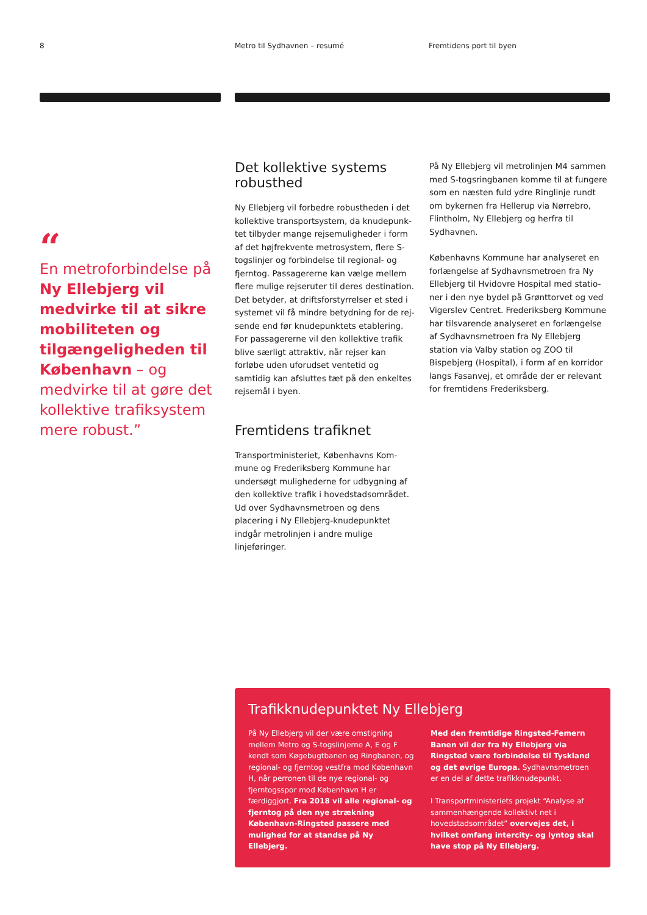8 Metro til Sydhavnen – resumé Fremtidens port til byen
“
En metroforbindelse på Ny Ellebjerg vil medvirke til at sikre mobiliteten og tilgængeligheden til København – og medvirke til at gøre det kollektive trafiksystem mere robust.”
Det kollektive systems robusthed
Ny Ellebjerg vil forbedre robustheden i det kollektive transportsystem, da knudepunk­tet tilbyder mange rejsemuligheder i form af det højfrekvente metrosystem, flere S-togslinjer og forbindelse til regional- og fjerntog. Passagererne kan vælge mellem flere mulige rejseruter til deres destination. Det betyder, at driftsforstyrrelser et sted i systemet vil få mindre betydning for de rej­sende end før knudepunktets etablering. For passagererne vil den kollektive trafik blive særligt attraktiv, når rejser kan forløbe uden uforudset ventetid og samtidig kan afsluttes tæt på den enkeltes rejsemål i byen.
Fremtidens trafiknet
Transportministeriet, Københavns Kom­mune og Frederiksberg Kommune har undersøgt mulighederne for udbygning af den kollektive trafik i hovedstadsområdet. Ud over Sydhavnsmetroen og dens placering i Ny Ellebjerg-knudepunktet indgår metro­linjen i andre mulige linjeføringer.
På Ny Ellebjerg vil metrolinjen M4 sammen med S-togsringbanen komme til at fungere som en næsten fuld ydre Ringlinje rundt om bykernen fra Hellerup via Nørrebro, Flint­holm, Ny Ellebjerg og herfra til Sydhavnen.
Københavns Kommune har analyseret en forlængelse af Sydhavnsmetroen fra Ny Ellebjerg til Hvidovre Hospital med statio­ner i den nye bydel på Grønttorvet og ved Vigerslev Centret. Frederiksberg Kommune har tilsvarende analyseret en forlængelse af Sydhavnsmetroen fra Ny Ellebjerg station via Valby station og ZOO til Bispebjerg (Ho­spital), i form af en korridor langs Fasanvej, et område der er relevant for fremtidens Frederiksberg.
Trafikknudepunktet Ny Ellebjerg
På Ny Ellebjerg vil der være omstigning mellem Metro og S-togslinjerne A, E og F kendt som Køgebugtbanen og Ringbanen, og regional- og fjerntog vestfra mod København H, når perronen til de nye regional- og fjerntogsspor mod København H er færdiggjort. Fra 2018 vil alle regional- og fjerntog på den nye strækning København-Ringsted passere med mulighed for at standse på Ny Ellebjerg.
Med den fremtidige Ringsted-Femern Banen vil der fra Ny Ellebjerg via Ringsted være forbindelse til Tyskland og det øvrige Europa. Sydhavnsmetroen er en del af dette trafikknudepunkt.
I Transportministeriets projekt “Analyse af sammenhængende kollektivt net i hovedstadsområdet” overvejes det, i hvilket omfang intercity- og lyntog skal have stop på Ny Ellebjerg.